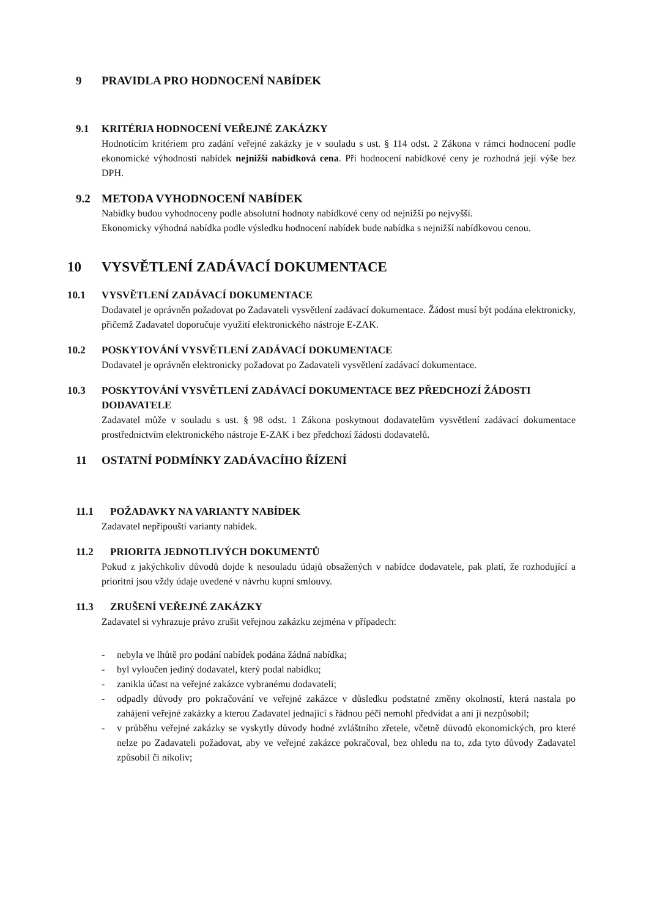9 PRAVIDLA PRO HODNOCENÍ NABÍDEK
9.1 KRITÉRIA HODNOCENÍ VEŘEJNÉ ZAKÁZKY
Hodnotícím kritériem pro zadání veřejné zakázky je v souladu s ust. § 114 odst. 2 Zákona v rámci hodnocení podle ekonomické výhodnosti nabídek nejnižší nabídková cena. Při hodnocení nabídkové ceny je rozhodná její výše bez DPH.
9.2 METODA VYHODNOCENÍ NABÍDEK
Nabídky budou vyhodnoceny podle absolutní hodnoty nabídkové ceny od nejnižší po nejvyšší.
Ekonomicky výhodná nabídka podle výsledku hodnocení nabídek bude nabídka s nejnižší nabídkovou cenou.
10 VYSVĚTLENÍ ZADÁVACÍ DOKUMENTACE
10.1 VYSVĚTLENÍ ZADÁVACÍ DOKUMENTACE
Dodavatel je oprávněn požadovat po Zadavateli vysvětlení zadávací dokumentace. Žádost musí být podána elektronicky, přičemž Zadavatel doporučuje využití elektronického nástroje E-ZAK.
10.2 POSKYTOVÁNÍ VYSVĚTLENÍ ZADÁVACÍ DOKUMENTACE
Dodavatel je oprávněn elektronicky požadovat po Zadavateli vysvětlení zadávací dokumentace.
10.3 POSKYTOVÁNÍ VYSVĚTLENÍ ZADÁVACÍ DOKUMENTACE BEZ PŘEDCHOZÍ ŽÁDOSTI DODAVATELE
Zadavatel může v souladu s ust. § 98 odst. 1 Zákona poskytnout dodavatelům vysvětlení zadávací dokumentace prostřednictvím elektronického nástroje E-ZAK i bez předchozí žádosti dodavatelů.
11 OSTATNÍ PODMÍNKY ZADÁVACÍHO ŘÍZENÍ
11.1 POŽADAVKY NA VARIANTY NABÍDEK
Zadavatel nepřipouští varianty nabídek.
11.2 PRIORITA JEDNOTLIVÝCH DOKUMENTŮ
Pokud z jakýchkoliv důvodů dojde k nesouladu údajů obsažených v nabídce dodavatele, pak platí, že rozhodující a prioritní jsou vždy údaje uvedené v návrhu kupní smlouvy.
11.3 ZRUŠENÍ VEŘEJNÉ ZAKÁZKY
Zadavatel si vyhrazuje právo zrušit veřejnou zakázku zejména v případech:
- nebyla ve lhůtě pro podání nabídek podána žádná nabídka;
- byl vyloučen jediný dodavatel, který podal nabídku;
- zanikla účast na veřejné zakázce vybranému dodavateli;
- odpadly důvody pro pokračování ve veřejné zakázce v důsledku podstatné změny okolností, která nastala po zahájení veřejné zakázky a kterou Zadavatel jednající s řádnou péčí nemohl předvídat a ani ji nezpůsobil;
- v průběhu veřejné zakázky se vyskytly důvody hodné zvláštního zřetele, včetně důvodů ekonomických, pro které nelze po Zadavateli požadovat, aby ve veřejné zakázce pokračoval, bez ohledu na to, zda tyto důvody Zadavatel způsobil či nikoliv;